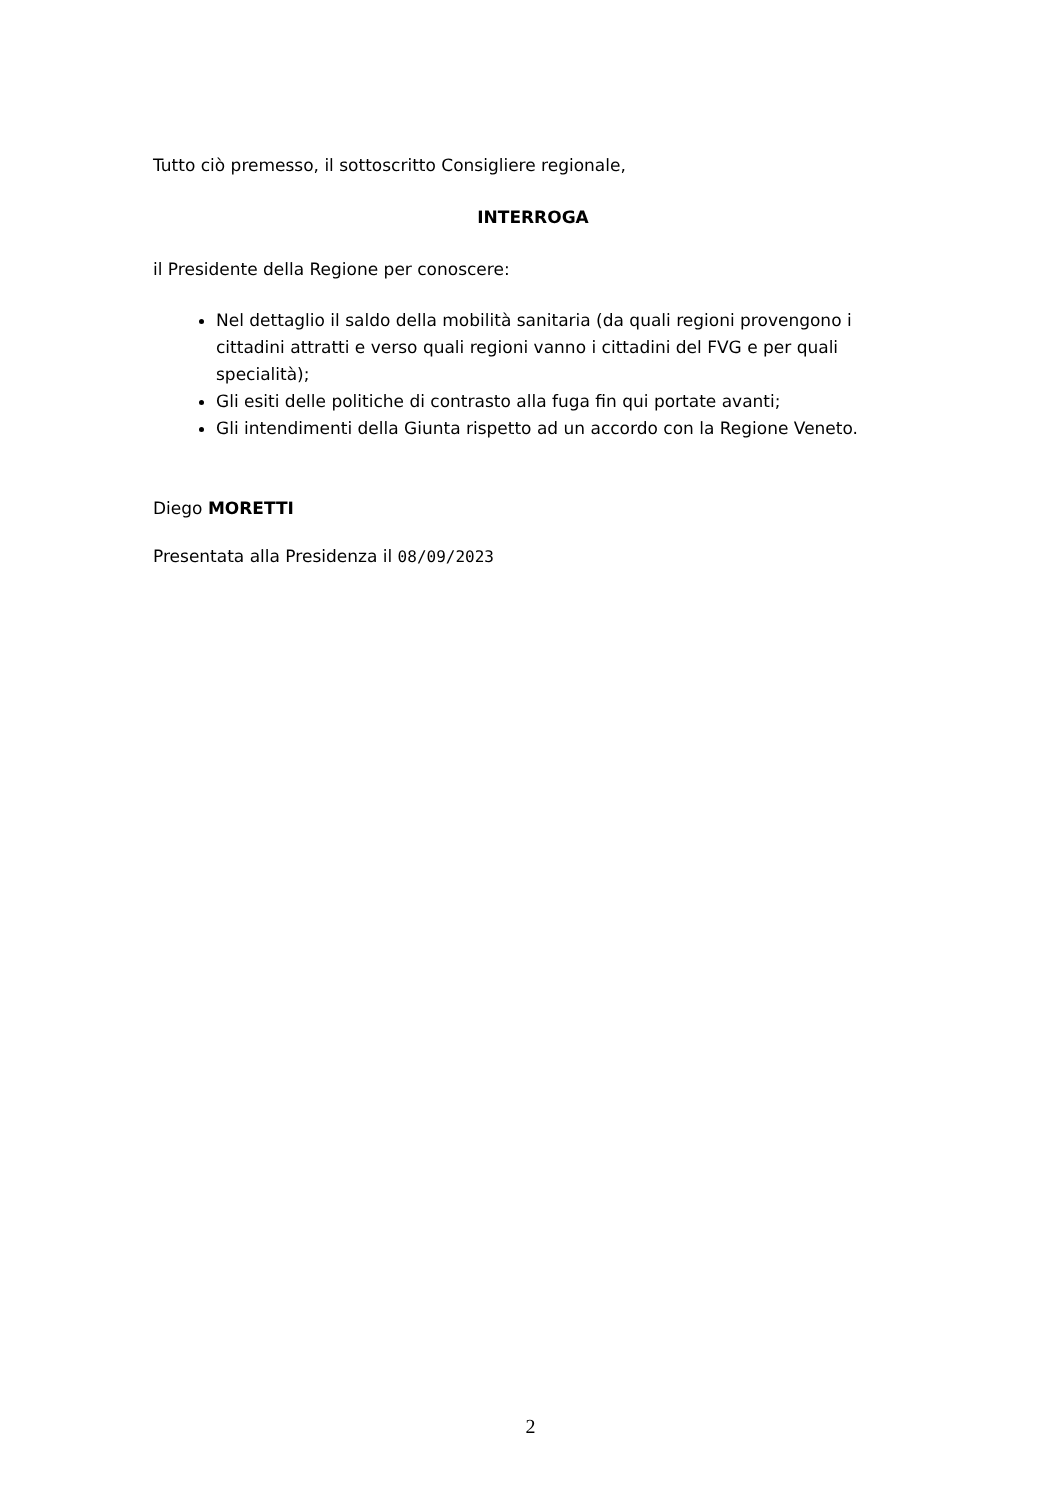Tutto ciò premesso, il sottoscritto Consigliere regionale,
INTERROGA
il Presidente della Regione per conoscere:
Nel dettaglio il saldo della mobilità sanitaria (da quali regioni provengono i cittadini attratti e verso quali regioni vanno i cittadini del FVG e per quali specialità);
Gli esiti delle politiche di contrasto alla fuga fin qui portate avanti;
Gli intendimenti della Giunta rispetto ad un accordo con la Regione Veneto.
Diego MORETTI
Presentata alla Presidenza il 08/09/2023
2